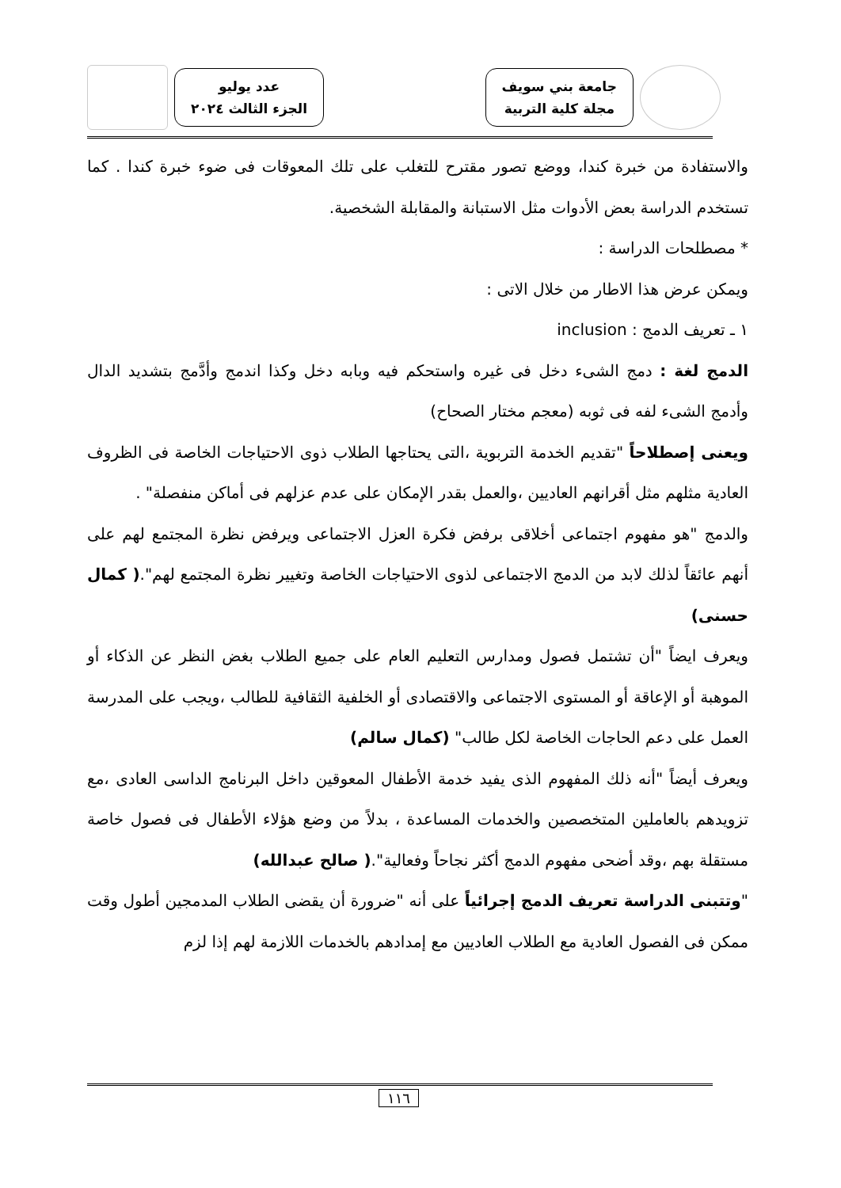جامعة بني سويف
مجلة كلية التربية
عدد يوليو
الجزء الثالث ٢٠٢٤
والاستفادة من خبرة كندا، ووضع تصور مقترح للتغلب على تلك المعوقات فى ضوء خبرة كندا . كما تستخدم الدراسة بعض الأدوات مثل الاستبانة والمقابلة الشخصية.
* مصطلحات الدراسة :
ويمكن عرض هذا الاطار من خلال الاتى :
١ ـ تعريف الدمج : inclusion
الدمج لغة : دمج الشىء دخل فى غيره واستحكم فيه وبابه دخل وكذا اندمج وأدَّمج بتشديد الدال وأدمج الشىء لفه فى ثوبه (معجم مختار الصحاح)
ويعنى إصطلاحاً "تقديم الخدمة التربوية ،التى يحتاجها الطلاب ذوى الاحتياجات الخاصة فى الظروف العادية مثلهم مثل أقرانهم العاديين ،والعمل بقدر الإمكان على عدم عزلهم فى أماكن منفصلة" .
والدمج "هو مفهوم اجتماعى أخلاقى برفض فكرة العزل الاجتماعى ويرفض نظرة المجتمع لهم على أنهم عائقاً لذلك لابد من الدمج الاجتماعى لذوى الاحتياجات الخاصة وتغيير نظرة المجتمع لهم".( كمال حسنى)
ويعرف ايضاً "أن تشتمل فصول ومدارس التعليم العام على جميع الطلاب بغض النظر عن الذكاء أو الموهبة أو الإعاقة أو المستوى الاجتماعى والاقتصادى أو الخلفية الثقافية للطالب ،ويجب على المدرسة العمل على دعم الحاجات الخاصة لكل طالب" (كمال سالم)
ويعرف أيضاً "أنه ذلك المفهوم الذى يفيد خدمة الأطفال المعوقين داخل البرنامج الداسى العادى ،مع تزويدهم بالعاملين المتخصصين والخدمات المساعدة ، بدلاً من وضع هؤلاء الأطفال فى فصول خاصة مستقلة بهم ،وقد أضحى مفهوم الدمج أكثر نجاحاً وفعالية".( صالح عبدالله)
"وتتبنى الدراسة تعريف الدمج إجرائياً على أنه "ضرورة أن يقضى الطلاب المدمجين أطول وقت ممكن فى الفصول العادية مع الطلاب العاديين مع إمدادهم بالخدمات اللازمة لهم إذا لزم
١١٦